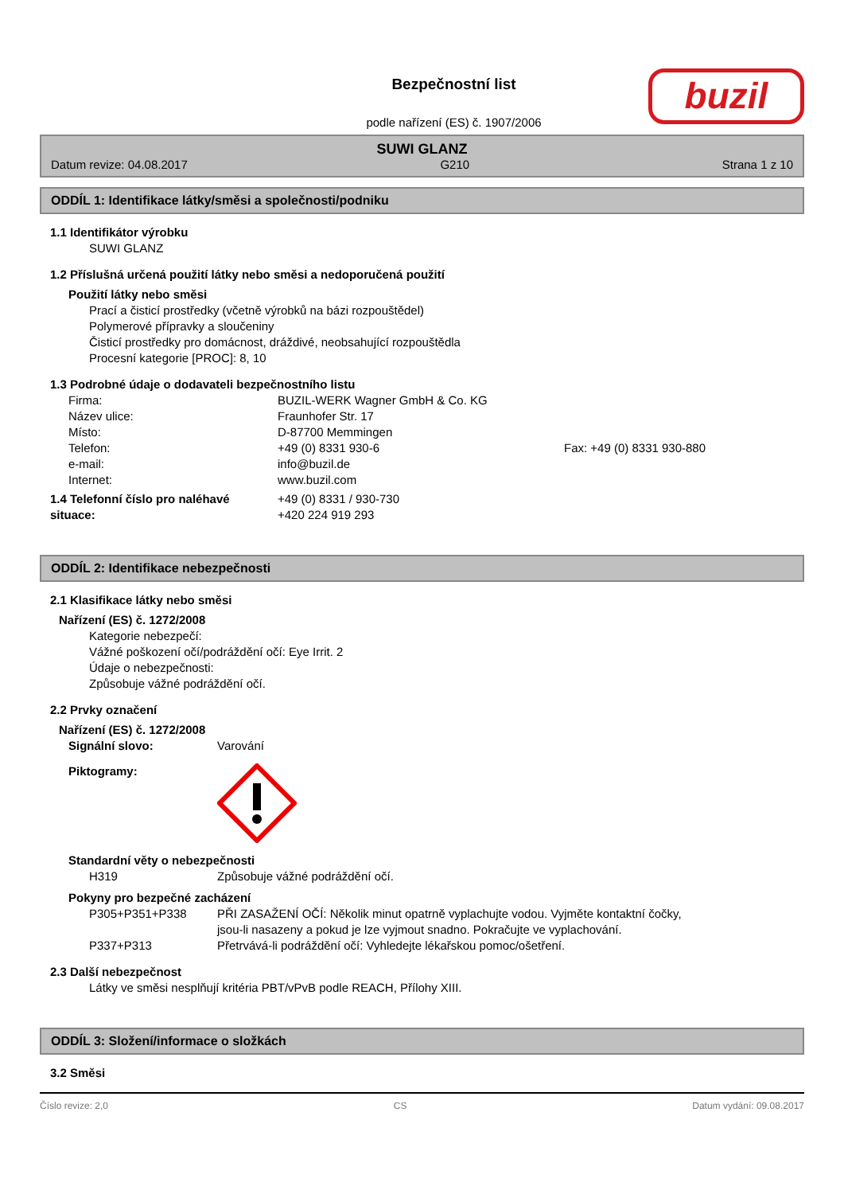Bezpečnostní list
podle nařízení (ES) č. 1907/2006
buzil
SUWI GLANZ
Datum revize: 04.08.2017 G210 Strana 1 z 10
ODDÍL 1: Identifikace látky/směsi a společnosti/podniku
1.1 Identifikátor výrobku
SUWI GLANZ
1.2 Příslušná určená použití látky nebo směsi a nedoporučená použití
Použití látky nebo směsi
Prací a čisticí prostředky (včetně výrobků na bázi rozpouštědel)
Polymerové přípravky a sloučeniny
Čisticí prostředky pro domácnost, dráždivé, neobsahující rozpouštědla
Procesní kategorie [PROC]: 8, 10
1.3 Podrobné údaje o dodavateli bezpečnostního listu
| Firma: | BUZIL-WERK Wagner GmbH & Co. KG | |
| Název ulice: | Fraunhofer Str. 17 | |
| Místo: | D-87700 Memmingen | |
| Telefon: | +49 (0) 8331 930-6 | Fax: +49 (0) 8331 930-880 |
| e-mail: | info@buzil.de | |
| Internet: | www.buzil.com | |
| 1.4 Telefonní číslo pro naléhavé situace: | +49 (0) 8331 / 930-730 +420 224 919 293 |
ODDÍL 2: Identifikace nebezpečnosti
2.1 Klasifikace látky nebo směsi
Nařízení (ES) č. 1272/2008
Kategorie nebezpečí:
Vážné poškození očí/podráždění očí: Eye Irrit. 2
Údaje o nebezpečnosti:
Způsobuje vážné podráždění očí.
2.2 Prvky označení
Nařízení (ES) č. 1272/2008
| Signální slovo: | Varování |
| Piktogramy: | |
Standardní věty o nebezpečnosti
| H319 | Způsobuje vážné podráždění očí. |
Pokyny pro bezpečné zacházení
| P305+P351+P338 | PŘI ZASAŽENÍ OČÍ: Několik minut opatrně vyplachujte vodou. Vyjměte kontaktní čočky, jsou-li nasazeny a pokud je lze vyjmout snadno. Pokračujte ve vyplachování. |
| P337+P313 | Přetrvává-li podráždění očí: Vyhledejte lékařskou pomoc/ošetření. |
2.3 Další nebezpečnost
Látky ve směsi nesplňují kritéria PBT/vPvB podle REACH, Přílohy XIII.
ODDÍL 3: Složení/informace o složkách
3.2 Směsi
Číslo revize: 2,0 CS Datum vydání: 09.08.2017